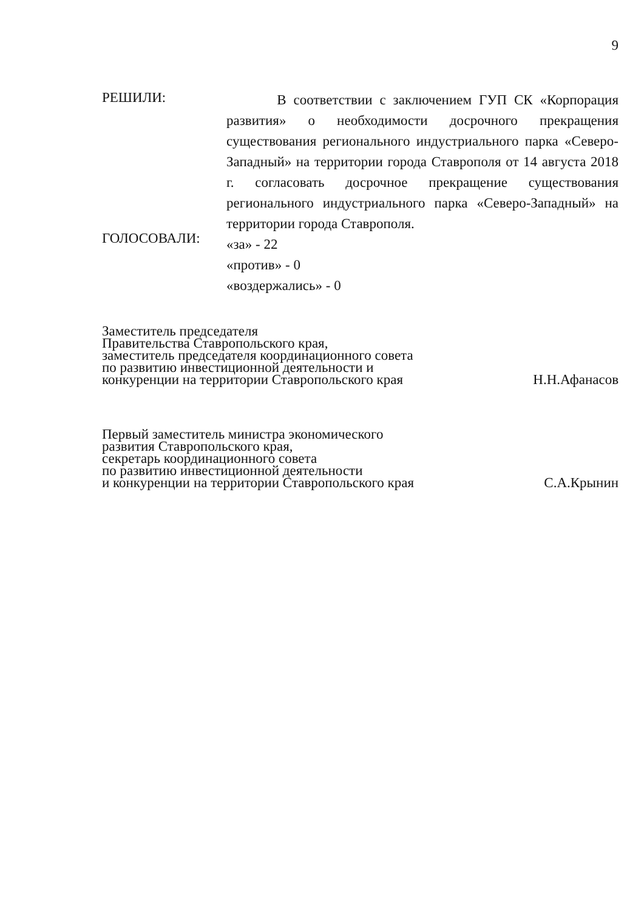9
РЕШИЛИ:
В соответствии с заключением ГУП СК «Корпорация развития» о необходимости досрочного прекращения существования регионального индустриального парка «Северо-Западный» на территории города Ставрополя от 14 августа 2018 г. согласовать досрочное прекращение существования регионального индустриального парка «Северо-Западный» на территории города Ставрополя.
ГОЛОСОВАЛИ:
«за» - 22
«против» - 0
«воздержались» - 0
Заместитель председателя
Правительства Ставропольского края,
заместитель председателя координационного совета
по развитию инвестиционной деятельности и
конкуренции на территории Ставропольского края
Н.Н.Афанасов
Первый заместитель министра экономического
развития Ставропольского края,
секретарь координационного совета
по развитию инвестиционной деятельности
и конкуренции на территории Ставропольского края
С.А.Крынин